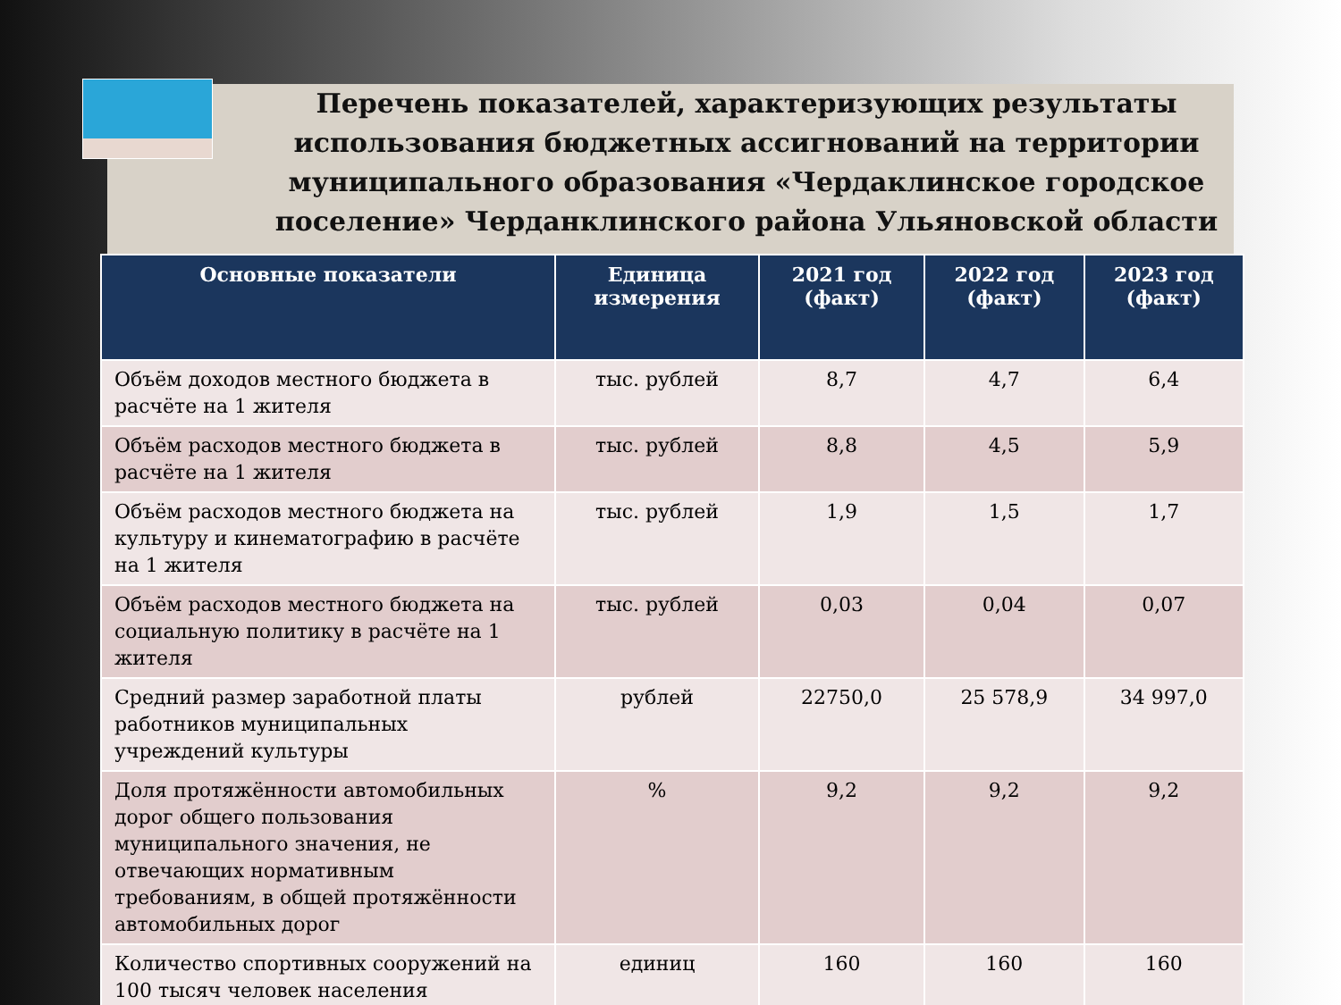Перечень показателей, характеризующих результаты использования бюджетных ассигнований на территории муниципального образования «Чердаклинское городское поселение» Черданклинского района Ульяновской области
| Основные показатели | Единица измерения | 2021 год (факт) | 2022 год (факт) | 2023 год (факт) |
| --- | --- | --- | --- | --- |
| Объём доходов местного бюджета в расчёте на 1 жителя | тыс. рублей | 8,7 | 4,7 | 6,4 |
| Объём расходов местного бюджета в расчёте на 1 жителя | тыс. рублей | 8,8 | 4,5 | 5,9 |
| Объём расходов местного бюджета на культуру и кинематографию в расчёте на 1 жителя | тыс. рублей | 1,9 | 1,5 | 1,7 |
| Объём расходов местного бюджета на социальную политику в расчёте на 1 жителя | тыс. рублей | 0,03 | 0,04 | 0,07 |
| Средний размер заработной платы работников муниципальных учреждений культуры | рублей | 22750,0 | 25 578,9 | 34 997,0 |
| Доля протяжённости автомобильных дорог общего пользования муниципального значения, не отвечающих нормативным требованиям, в общей протяжённости автомобильных дорог | % | 9,2 | 9,2 | 9,2 |
| Количество спортивных сооружений на 100 тысяч человек населения | единиц | 160 | 160 | 160 |